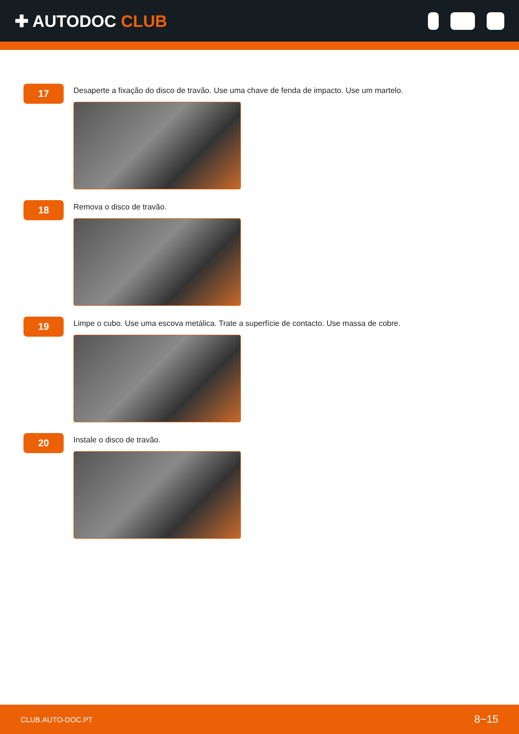✚ AUTODOC CLUB
17
Desaperte a fixação do disco de travão. Use uma chave de fenda de impacto. Use um martelo.
18
Remova o disco de travão.
19
Limpe o cubo. Use uma escova metálica. Trate a superfície de contacto. Use massa de cobre.
20
Instale o disco de travão.
CLUB.AUTO-DOC.PT 8−15